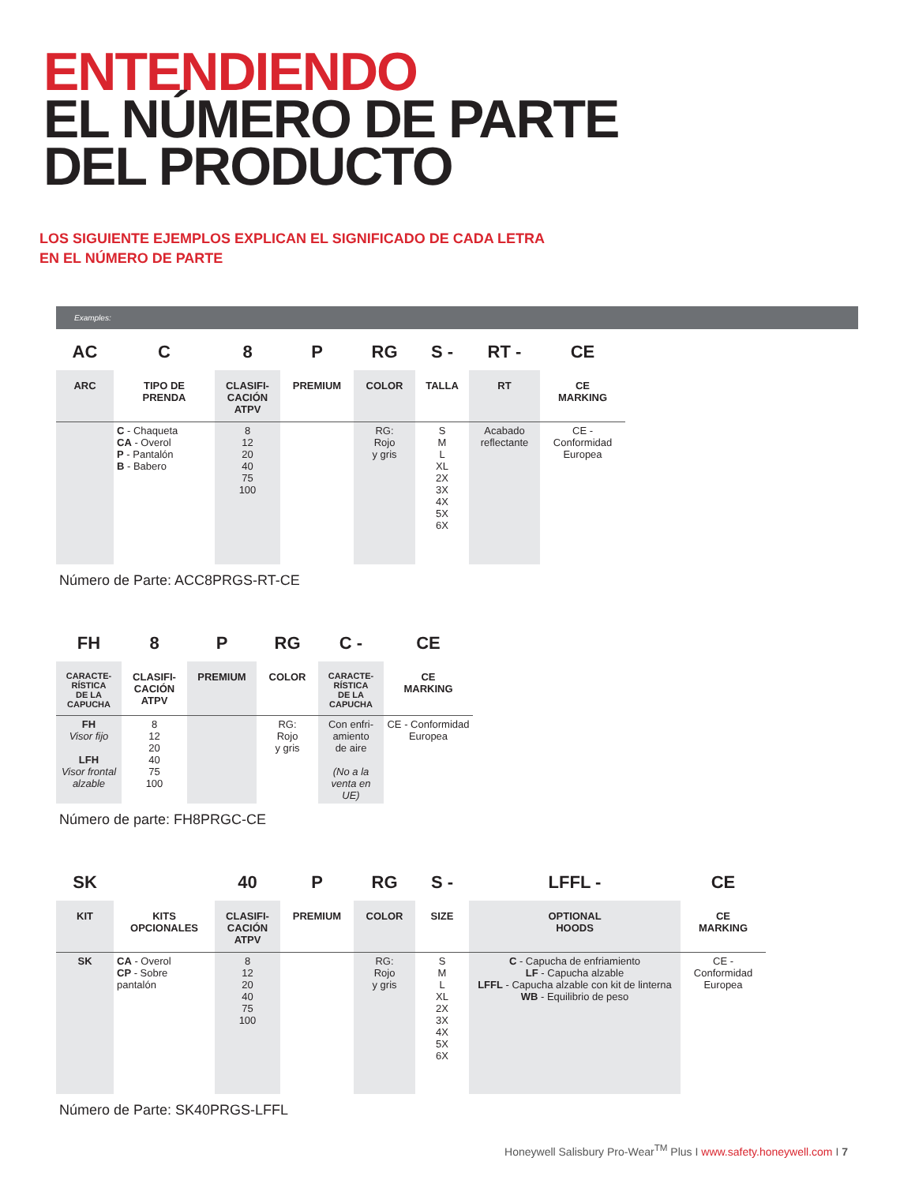ENTENDIENDO
EL NÚMERO DE PARTE
DEL PRODUCTO
LOS SIGUIENTE EJEMPLOS EXPLICAN EL SIGNIFICADO DE CADA LETRA
EN EL NÚMERO DE PARTE
Examples:
| AC | C | 8 | P | RG | S - | RT - | CE |
| --- | --- | --- | --- | --- | --- | --- | --- |
| ARC | TIPO DE PRENDA | CLASIFI- CACIÓN ATPV | PREMIUM | COLOR | TALLA | RT | CE MARKING |
| | C - Chaqueta CA - Overol P - Pantalón B - Babero | 8 12 20 40 75 100 | | RG: Rojo y gris | S M L XL 2X 3X 4X 5X 6X | Acabado reflectante | CE - Conformidad Europea |
Número de Parte: ACC8PRGS-RT-CE
| FH | 8 | P | RG | C - | CE |
| --- | --- | --- | --- | --- | --- |
| CARACTE- RÍSTICA DE LA CAPUCHA | CLASIFI- CACIÓN ATPV | PREMIUM | COLOR | CARACTE- RÍSTICA DE LA CAPUCHA | CE MARKING |
| FH Visor fijo LFH Visor frontal alzable | 8 12 20 40 75 100 | | RG: Rojo y gris | Con enfri- amiento de aire (No a la venta en UE) | CE - Conformidad Europea |
Número de parte: FH8PRGC-CE
| SK | | 40 | P | RG | S - | LFFL - | CE |
| --- | --- | --- | --- | --- | --- | --- | --- |
| KIT | KITS OPCIONALES | CLASIFI- CACIÓN ATPV | PREMIUM | COLOR | SIZE | OPTIONAL HOODS | CE MARKING |
| SK | CA - Overol CP - Sobre pantalón | 8 12 20 40 75 100 | | RG: Rojo y gris | S M L XL 2X 3X 4X 5X 6X | C - Capucha de enfriamiento LF - Capucha alzable LFFL - Capucha alzable con kit de linterna WB - Equilibrio de peso | CE - Conformidad Europea |
Número de Parte: SK40PRGS-LFFL
Honeywell Salisbury Pro-Wear<sup>TM</sup> Plus I www.safety.honeywell.com I 7